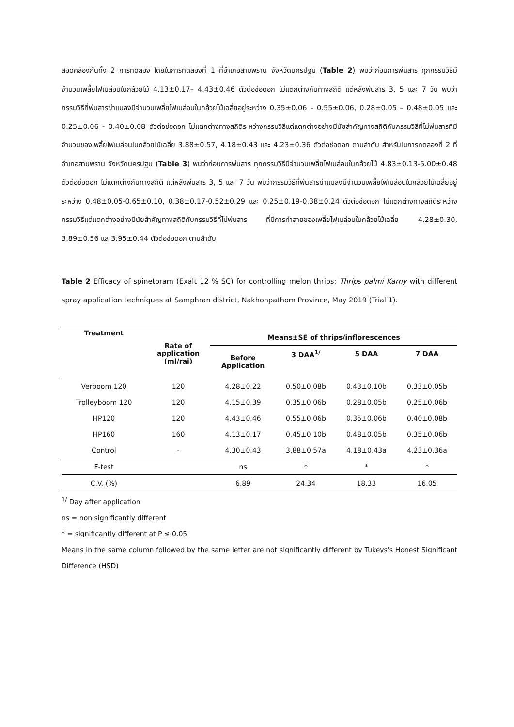สอดคล้องกันทั้ง 2 การทดลอง โดยในการทดลองที่ 1 ที่อำเภอสามพราน จังหวัดนครปฐม (Table 2) พบว่าก่อนการพ่นสาร ทุกกรรมวิธีมีจำนวนเพลี้ยไฟเมล่อนในกล้วยไม้ 4.13±0.17– 4.43±0.46 ตัวต่อช่อดอก ไม่แตกต่างกันทางสถิติ แต่หลังพ่นสาร 3, 5 และ 7 วัน พบว่ากรรมวิธีที่พ่นสารฆ่าแมลงมีจำนวนเพลี้ยไฟเมล่อนในกล้วยไม้เฉลี่ยอยู่ระหว่าง 0.35±0.06 – 0.55±0.06, 0.28±0.05 – 0.48±0.05 และ 0.25±0.06 - 0.40±0.08 ตัวต่อช่อดอก ไม่แตกต่างทางสถิติระหว่างกรรมวิธีแต่แตกต่างอย่างมีนัยสำคัญทางสถิติกับกรรมวิธีที่ไม่พ่นสารที่มีจำนวนของเพลี้ยไฟเมล่อนในกล้วยไม้เฉลี่ย 3.88±0.57, 4.18±0.43 และ 4.23±0.36 ตัวต่อช่อดอก ตามลำดับ สำหรับในการทดลองที่ 2 ที่อำเภอสามพราน จังหวัดนครปฐม (Table 3) พบว่าก่อนการพ่นสาร ทุกกรรมวิธีมีจำนวนเพลี้ยไฟเมล่อนในกล้วยไม้ 4.83±0.13-5.00±0.48 ตัวต่อช่อดอก ไม่แตกต่างกันทางสถิติ แต่หลังพ่นสาร 3, 5 และ 7 วัน พบว่ากรรมวิธีที่พ่นสารฆ่าแมลงมีจำนวนเพลี้ยไฟเมล่อนในกล้วยไม้เฉลี่ยอยู่ระหว่าง 0.48±0.05-0.65±0.10, 0.38±0.17-0.52±0.29 และ 0.25±0.19-0.38±0.24 ตัวต่อช่อดอก ไม่แตกต่างทางสถิติระหว่างกรรมวิธีแต่แตกต่างอย่างมีนัยสำคัญทางสถิติกับกรรมวิธีที่ไม่พ่นสาร ที่มีการทำลายของเพลี้ยไฟเมล่อนในกล้วยไม้เฉลี่ย 4.28±0.30, 3.89±0.56 และ3.95±0.44 ตัวต่อช่อดอก ตามลำดับ
Table 2 Efficacy of spinetoram (Exalt 12 % SC) for controlling melon thrips; Thrips palmi Karny with different spray application techniques at Samphran district, Nakhonpathom Province, May 2019 (Trial 1).
| Treatment | Rate of application (ml/rai) | Means±SE of thrips/inflorescences | | | |
| --- | --- | --- | --- | --- | --- |
| | | Before Application | 3 DAA<sup>1/</sup> | 5 DAA | 7 DAA |
| Verboom 120 | 120 | 4.28±0.22 | 0.50±0.08b | 0.43±0.10b | 0.33±0.05b |
| Trolleyboom 120 | 120 | 4.15±0.39 | 0.35±0.06b | 0.28±0.05b | 0.25±0.06b |
| HP120 | 120 | 4.43±0.46 | 0.55±0.06b | 0.35±0.06b | 0.40±0.08b |
| HP160 | 160 | 4.13±0.17 | 0.45±0.10b | 0.48±0.05b | 0.35±0.06b |
| Control | - | 4.30±0.43 | 3.88±0.57a | 4.18±0.43a | 4.23±0.36a |
| F-test | | ns | * | * | * |
| C.V. (%) | | 6.89 | 24.34 | 18.33 | 16.05 |
<sup>1/</sup> Day after application
ns = non significantly different
* = significantly different at P ≤ 0.05
Means in the same column followed by the same letter are not significantly different by Tukeys's Honest Significant Difference (HSD)